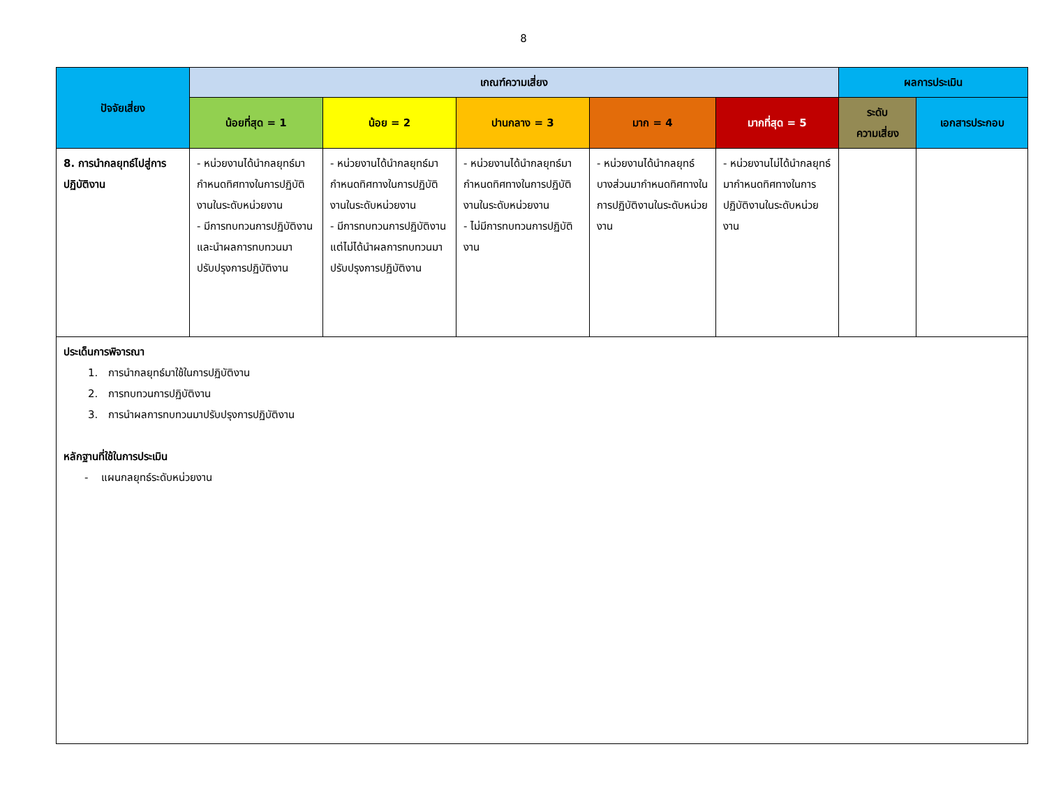8
| ปัจจัยเสี่ยง | เกณฑ์ความเสี่ยง | | | | | ผลการประเมิน | |
| --- | --- | --- | --- | --- | --- | --- | --- |
| | น้อยที่สุด = 1 | น้อย = 2 | ปานกลาง = 3 | มาก = 4 | มากที่สุด = 5 | ระดับ ความเสี่ยง | เอกสารประกอบ |
| 8. การนำกลยุทธ์ไปสู่การปฏิบัติงาน | - หน่วยงานได้นำกลยุทธ์มากำหนดทิศทางในการปฏิบัติงานในระดับหน่วยงาน - มีการทบทวนการปฏิบัติงาน และนำผลการทบทวนมาปรับปรุงการปฏิบัติงาน | - หน่วยงานได้นำกลยุทธ์มากำหนดทิศทางในการปฏิบัติงานในระดับหน่วยงาน - มีการทบทวนการปฏิบัติงาน แต่ไม่ได้นำผลการทบทวนมาปรับปรุงการปฏิบัติงาน | - หน่วยงานได้นำกลยุทธ์มากำหนดทิศทางในการปฏิบัติงานในระดับหน่วยงาน - ไม่มีการทบทวนการปฏิบัติงาน | - หน่วยงานได้นำกลยุทธ์บางส่วนมากำหนดทิศทางในการปฏิบัติงานในระดับหน่วยงาน | - หน่วยงานไม่ได้นำกลยุทธ์มากำหนดทิศทางในการปฏิบัติงานในระดับหน่วยงาน | | |
| ประเด็นการพิจารณา 1. การนำกลยุทธ์มาใช้ในการปฏิบัติงาน 2. การทบทวนการปฏิบัติงาน 3. การนำผลการทบทวนมาปรับปรุงการปฏิบัติงาน หลักฐานที่ใช้ในการประเมิน - แผนกลยุทธ์ระดับหน่วยงาน | | | | | | | |